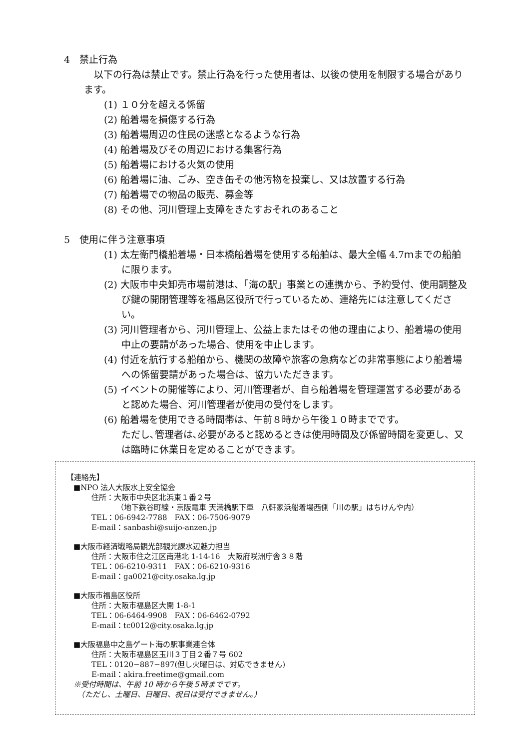4　禁止行為
以下の行為は禁止です。禁止行為を行った使用者は、以後の使用を制限する場合があります。
(1) １０分を超える係留
(2) 船着場を損傷する行為
(3) 船着場周辺の住民の迷惑となるような行為
(4) 船着場及びその周辺における集客行為
(5) 船着場における火気の使用
(6) 船着場に油、ごみ、空き缶その他汚物を投棄し、又は放置する行為
(7) 船着場での物品の販売、募金等
(8) その他、河川管理上支障をきたすおそれのあること
5　使用に伴う注意事項
(1) 太左衛門橋船着場・日本橋船着場を使用する船舶は、最大全幅 4.7ｍまでの船舶に限ります。
(2) 大阪市中央卸売市場前港は、「海の駅」事業との連携から、予約受付、使用調整及び鍵の開閉管理等を福島区役所で行っているため、連絡先には注意してください。
(3) 河川管理者から、河川管理上、公益上またはその他の理由により、船着場の使用中止の要請があった場合、使用を中止します。
(4) 付近を航行する船舶から、機関の故障や旅客の急病などの非常事態により船着場への係留要請があった場合は、協力いただきます。
(5) イベントの開催等により、河川管理者が、自ら船着場を管理運営する必要があると認めた場合、河川管理者が使用の受付をします。
(6) 船着場を使用できる時間帯は、午前８時から午後１０時までです。
ただし､管理者は､必要があると認めるときは使用時間及び係留時間を変更し、又は臨時に休業日を定めることができます。
【連絡先】
■NPO 法人大阪水上安全協会
住所：大阪市中央区北浜東１番２号
（地下鉄谷町線・京阪電車 天満橋駅下車　八軒家浜船着場西側「川の駅」はちけんや内）
TEL：06-6942-7788　FAX：06-7506-9079
E-mail：sanbashi@suijo-anzen.jp
■大阪市経済戦略局観光部観光課水辺魅力担当
住所：大阪市住之江区南港北 1-14-16　大阪府咲洲庁舎３８階
TEL：06-6210-9311　FAX：06-6210-9316
E-mail：ga0021@city.osaka.lg.jp
■大阪市福島区役所
住所：大阪市福島区大開 1-8-1
TEL：06-6464-9908　FAX：06-6462-0792
E-mail：tc0012@city.osaka.lg.jp
■大阪福島中之島ゲート海の駅事業連合体
住所：大阪市福島区玉川３丁目２番７号 602
TEL：0120−887−897(但し火曜日は、対応できません)
E-mail：akira.freetime@gmail.com
※受付時間は、午前 10 時から午後５時までです。
　（ただし、土曜日、日曜日、祝日は受付できません。）